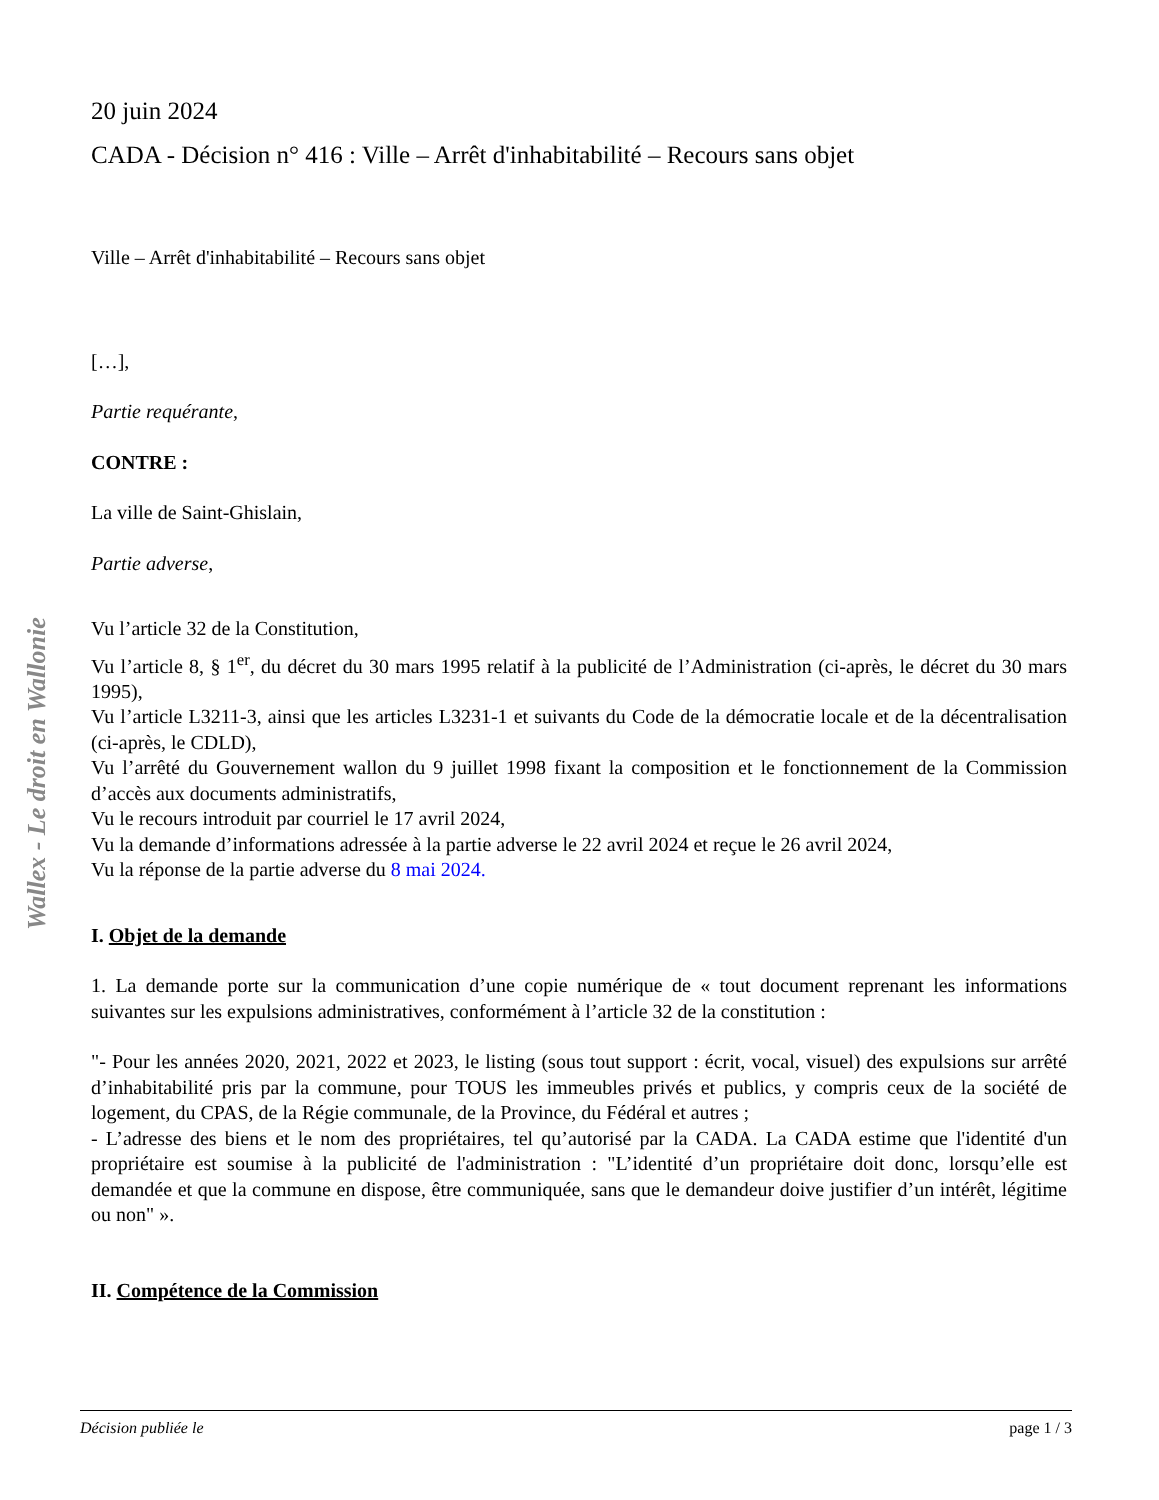Wallex - Le droit en Wallonie
20 juin 2024
CADA - Décision n° 416 : Ville – Arrêt d'inhabitabilité – Recours sans objet
Ville – Arrêt d'inhabitabilité – Recours sans objet
[…],
Partie requérante,
CONTRE :
La ville de Saint-Ghislain,
Partie adverse,
Vu l’article 32 de la Constitution,
Vu l’article 8, § 1<sup>er</sup>, du décret du 30 mars 1995 relatif à la publicité de l’Administration (ci-après, le décret du 30 mars 1995),
Vu l’article L3211-3, ainsi que les articles L3231-1 et suivants du Code de la démocratie locale et de la décentralisation (ci-après, le CDLD),
Vu l’arrêté du Gouvernement wallon du 9 juillet 1998 fixant la composition et le fonctionnement de la Commission d’accès aux documents administratifs,
Vu le recours introduit par courriel le 17 avril 2024,
Vu la demande d’informations adressée à la partie adverse le 22 avril 2024 et reçue le 26 avril 2024,
Vu la réponse de la partie adverse du 8 mai 2024.
I. Objet de la demande
1. La demande porte sur la communication d’une copie numérique de « tout document reprenant les informations suivantes sur les expulsions administratives, conformément à l’article 32 de la constitution :
"- Pour les années 2020, 2021, 2022 et 2023, le listing (sous tout support : écrit, vocal, visuel) des expulsions sur arrêté d’inhabitabilité pris par la commune, pour TOUS les immeubles privés et publics, y compris ceux de la société de logement, du CPAS, de la Régie communale, de la Province, du Fédéral et autres ;
- L’adresse des biens et le nom des propriétaires, tel qu’autorisé par la CADA. La CADA estime que l'identité d'un propriétaire est soumise à la publicité de l'administration : "L’identité d’un propriétaire doit donc, lorsqu’elle est demandée et que la commune en dispose, être communiquée, sans que le demandeur doive justifier d’un intérêt, légitime ou non" ».
II. Compétence de la Commission
Décision publiée le page 1 / 3